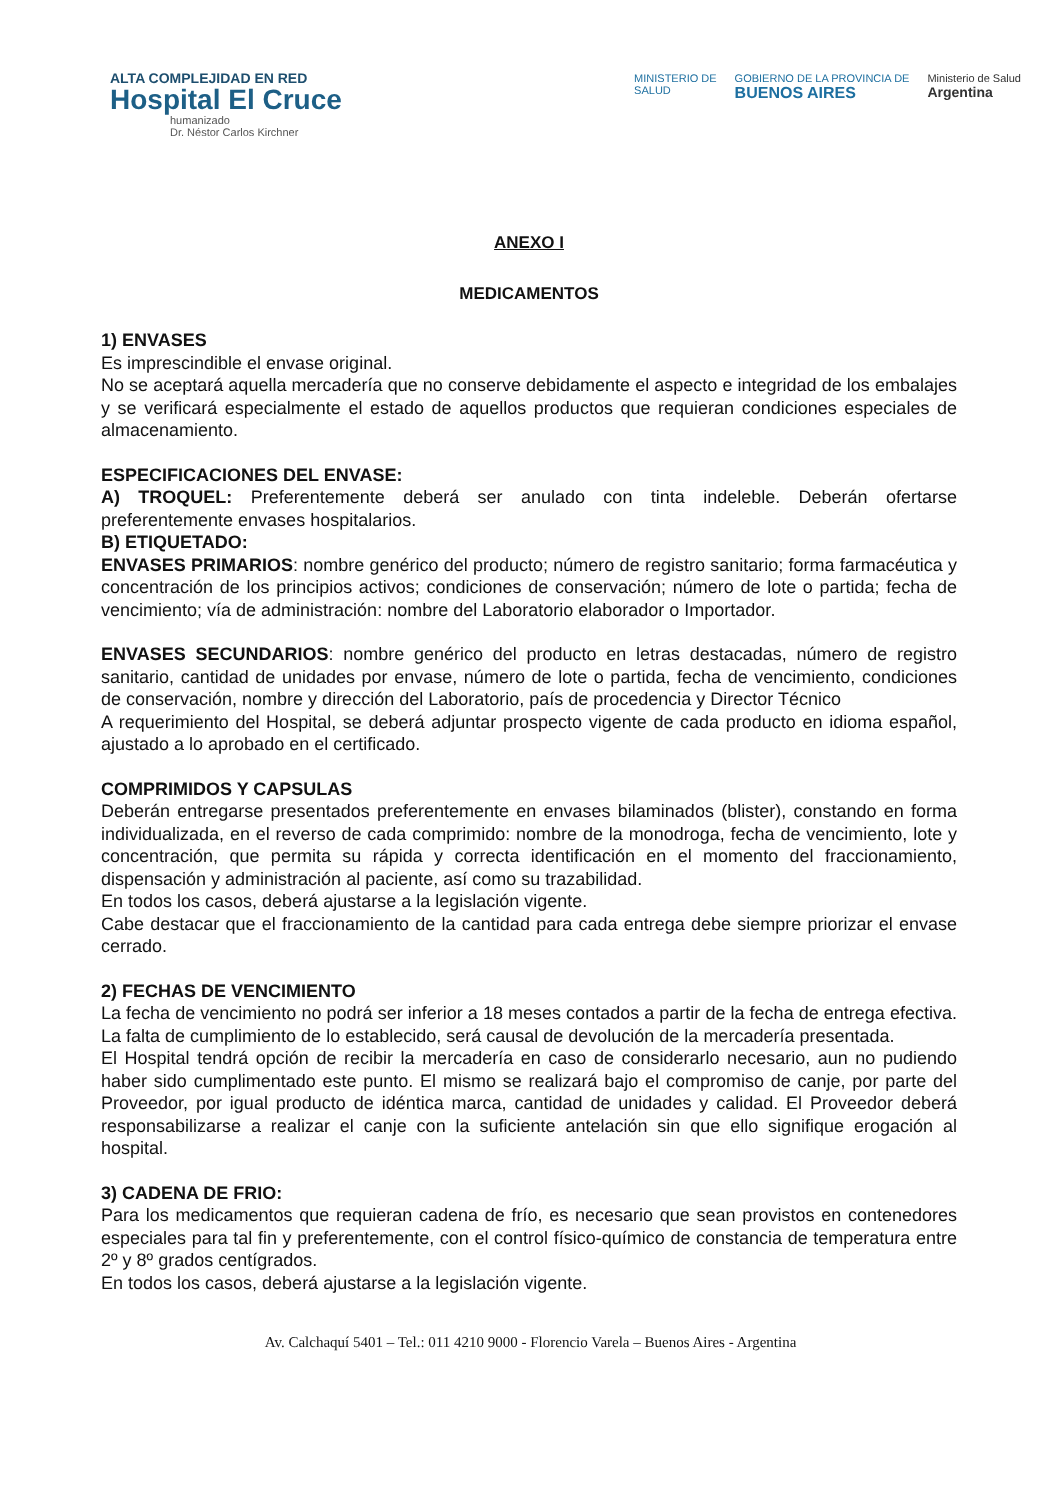ALTA COMPLEJIDAD EN RED
Hospital El Cruce
humanizado
Dr. Néstor Carlos Kirchner
MINISTERIO DE
SALUD
GOBIERNO DE LA PROVINCIA DE
BUENOS AIRES
Ministerio de Salud
Argentina
ANEXO I
MEDICAMENTOS
1) ENVASES
Es imprescindible el envase original.
No se aceptará aquella mercadería que no conserve debidamente el aspecto e integridad de los embalajes y se verificará especialmente el estado de aquellos productos que requieran condiciones especiales de almacenamiento.
ESPECIFICACIONES DEL ENVASE:
A) TROQUEL: Preferentemente deberá ser anulado con tinta indeleble. Deberán ofertarse preferentemente envases hospitalarios.
B) ETIQUETADO:
ENVASES PRIMARIOS: nombre genérico del producto; número de registro sanitario; forma farmacéutica y concentración de los principios activos; condiciones de conservación; número de lote o partida; fecha de vencimiento; vía de administración: nombre del Laboratorio elaborador o Importador.
ENVASES SECUNDARIOS: nombre genérico del producto en letras destacadas, número de registro sanitario, cantidad de unidades por envase, número de lote o partida, fecha de vencimiento, condiciones de conservación, nombre y dirección del Laboratorio, país de procedencia y Director Técnico
A requerimiento del Hospital, se deberá adjuntar prospecto vigente de cada producto en idioma español, ajustado a lo aprobado en el certificado.
COMPRIMIDOS Y CAPSULAS
Deberán entregarse presentados preferentemente en envases bilaminados (blister), constando en forma individualizada, en el reverso de cada comprimido: nombre de la monodroga, fecha de vencimiento, lote y concentración, que permita su rápida y correcta identificación en el momento del fraccionamiento, dispensación y administración al paciente, así como su trazabilidad.
En todos los casos, deberá ajustarse a la legislación vigente.
Cabe destacar que el fraccionamiento de la cantidad para cada entrega debe siempre priorizar el envase cerrado.
2) FECHAS DE VENCIMIENTO
La fecha de vencimiento no podrá ser inferior a 18 meses contados a partir de la fecha de entrega efectiva. La falta de cumplimiento de lo establecido, será causal de devolución de la mercadería presentada.
El Hospital tendrá opción de recibir la mercadería en caso de considerarlo necesario, aun no pudiendo haber sido cumplimentado este punto. El mismo se realizará bajo el compromiso de canje, por parte del Proveedor, por igual producto de idéntica marca, cantidad de unidades y calidad. El Proveedor deberá responsabilizarse a realizar el canje con la suficiente antelación sin que ello signifique erogación al hospital.
3) CADENA DE FRIO:
Para los medicamentos que requieran cadena de frío, es necesario que sean provistos en contenedores especiales para tal fin y preferentemente, con el control físico-químico de constancia de temperatura entre 2º y 8º grados centígrados.
En todos los casos, deberá ajustarse a la legislación vigente.
Av. Calchaquí 5401 – Tel.: 011 4210 9000 - Florencio Varela – Buenos Aires - Argentina